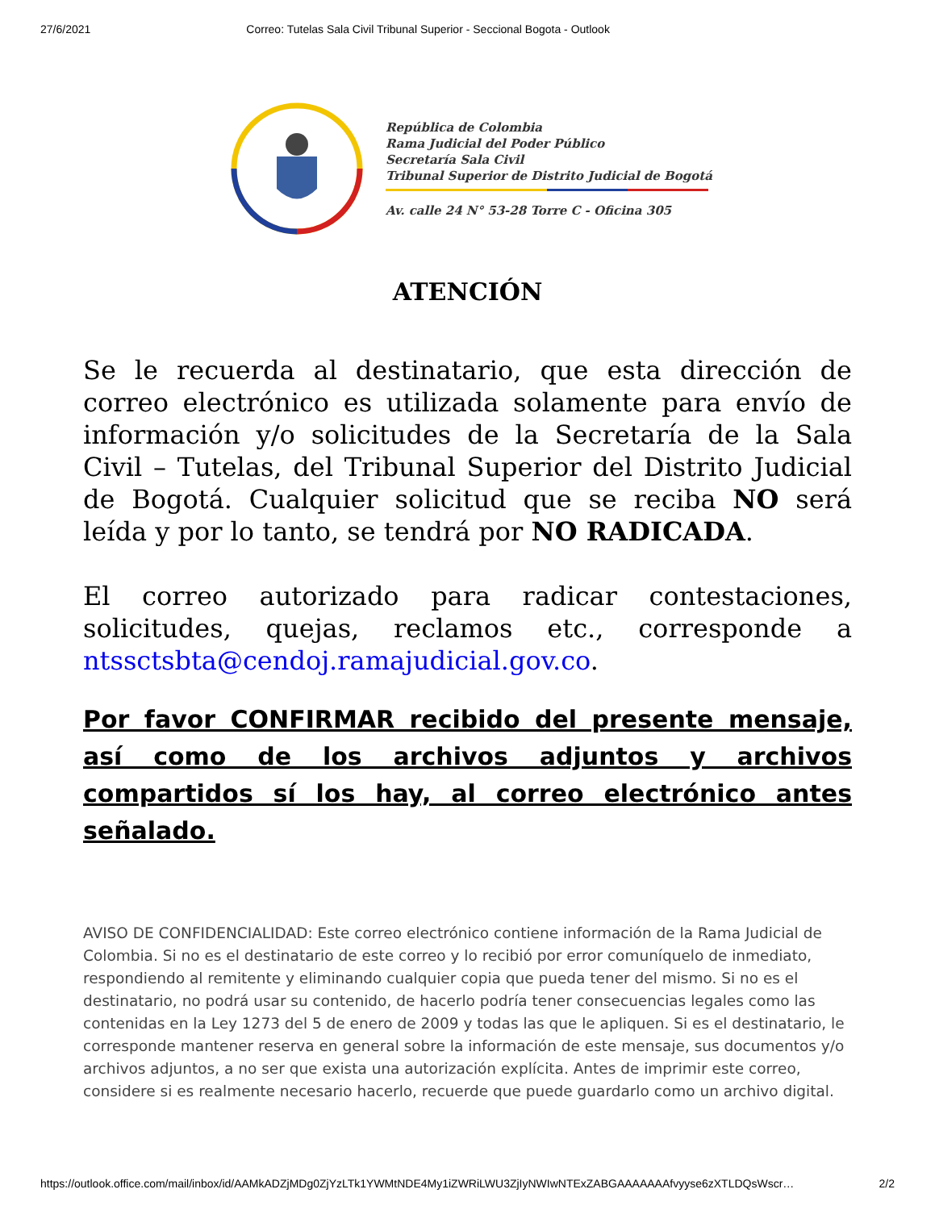27/6/2021 Correo: Tutelas Sala Civil Tribunal Superior - Seccional Bogota - Outlook
República de Colombia
Rama Judicial del Poder Público
Secretaría Sala Civil
Tribunal Superior de Distrito Judicial de Bogotá
Av. calle 24 N° 53-28 Torre C - Oficina 305
ATENCIÓN
Se le recuerda al destinatario, que esta dirección de correo electrónico es utilizada solamente para envío de información y/o solicitudes de la Secretaría de la Sala Civil – Tutelas, del Tribunal Superior del Distrito Judicial de Bogotá. Cualquier solicitud que se reciba NO será leída y por lo tanto, se tendrá por NO RADICADA.
El correo autorizado para radicar contestaciones, solicitudes, quejas, reclamos etc., corresponde a ntssctsbta@cendoj.ramajudicial.gov.co.
Por favor CONFIRMAR recibido del presente mensaje, así como de los archivos adjuntos y archivos compartidos sí los hay, al correo electrónico antes señalado.
AVISO DE CONFIDENCIALIDAD: Este correo electrónico contiene información de la Rama Judicial de Colombia. Si no es el destinatario de este correo y lo recibió por error comuníquelo de inmediato, respondiendo al remitente y eliminando cualquier copia que pueda tener del mismo. Si no es el destinatario, no podrá usar su contenido, de hacerlo podría tener consecuencias legales como las contenidas en la Ley 1273 del 5 de enero de 2009 y todas las que le apliquen. Si es el destinatario, le corresponde mantener reserva en general sobre la información de este mensaje, sus documentos y/o archivos adjuntos, a no ser que exista una autorización explícita. Antes de imprimir este correo, considere si es realmente necesario hacerlo, recuerde que puede guardarlo como un archivo digital.
https://outlook.office.com/mail/inbox/id/AAMkADZjMDg0ZjYzLTk1YWMtNDE4My1iZWRiLWU3ZjIyNWIwNTExZABGAAAAAAAfvyyse6zXTLDQsWscr… 2/2